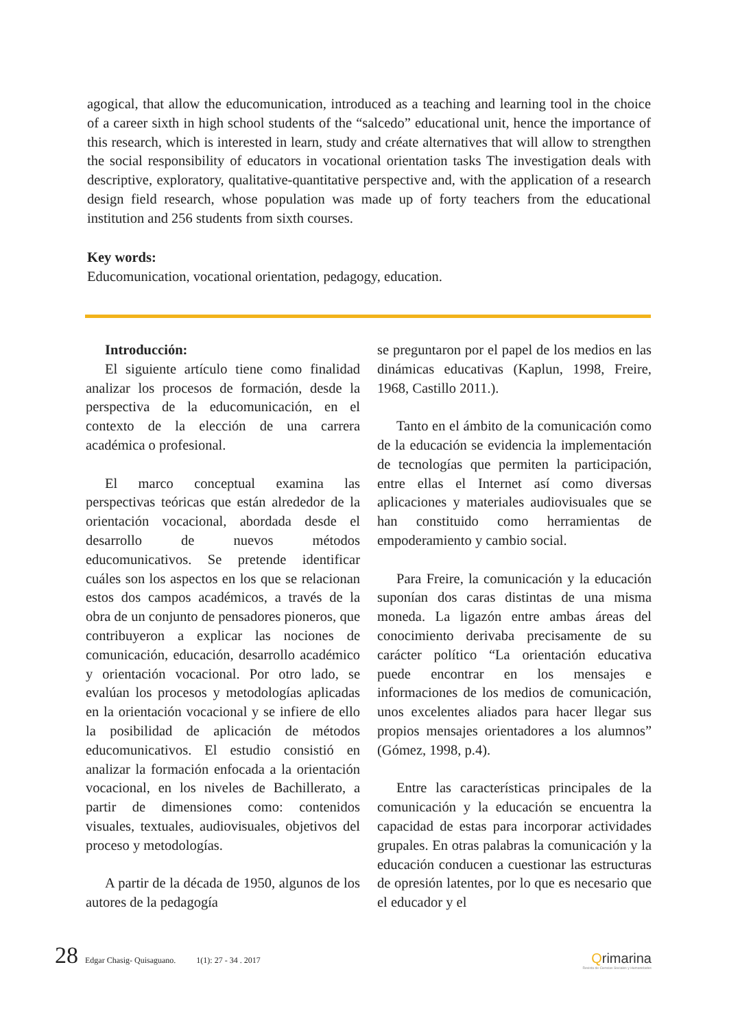agogical, that allow the educomunication, introduced as a teaching and learning tool in the choice of a career sixth in high school students of the “salcedo” educational unit, hence the importance of this research, which is interested in learn, study and créate alternatives that will allow to strengthen the social responsibility of educators in vocational orientation tasks The investigation deals with descriptive, exploratory, qualitative-quantitative perspective and, with the application of a research design field research, whose population was made up of forty teachers from the educational institution and 256 students from sixth courses.
Key words:
Educomunication, vocational orientation, pedagogy, education.
Introducción:
El siguiente artículo tiene como finalidad analizar los procesos de formación, desde la perspectiva de la educomunicación, en el contexto de la elección de una carrera académica o profesional.
El marco conceptual examina las perspectivas teóricas que están alrededor de la orientación vocacional, abordada desde el desarrollo de nuevos métodos educomunicativos. Se pretende identificar cuáles son los aspectos en los que se relacionan estos dos campos académicos, a través de la obra de un conjunto de pensadores pioneros, que contribuyeron a explicar las nociones de comunicación, educación, desarrollo académico y orientación vocacional. Por otro lado, se evalúan los procesos y metodologías aplicadas en la orientación vocacional y se infiere de ello la posibilidad de aplicación de métodos educomunicativos. El estudio consistió en analizar la formación enfocada a la orientación vocacional, en los niveles de Bachillerato, a partir de dimensiones como: contenidos visuales, textuales, audiovisuales, objetivos del proceso y metodologías.
A partir de la década de 1950, algunos de los autores de la pedagogía
se preguntaron por el papel de los medios en las dinámicas educativas (Kaplun, 1998, Freire, 1968, Castillo 2011.).
Tanto en el ámbito de la comunicación como de la educación se evidencia la implementación de tecnologías que permiten la participación, entre ellas el Internet así como diversas aplicaciones y materiales audiovisuales que se han constituido como herramientas de empoderamiento y cambio social.
Para Freire, la comunicación y la educación suponían dos caras distintas de una misma moneda. La ligazón entre ambas áreas del conocimiento derivaba precisamente de su carácter político “La orientación educativa puede encontrar en los mensajes e informaciones de los medios de comunicación, unos excelentes aliados para hacer llegar sus propios mensajes orientadores a los alumnos” (Gómez, 1998, p.4).
Entre las características principales de la comunicación y la educación se encuentra la capacidad de estas para incorporar actividades grupales. En otras palabras la comunicación y la educación conducen a cuestionar las estructuras de opresión latentes, por lo que es necesario que el educador y el
28 Edgar Chasig- Quisaguano. 1(1): 27 - 34 . 2017
Qrimarina
Revista de Ciencias Sociales y Humanidades